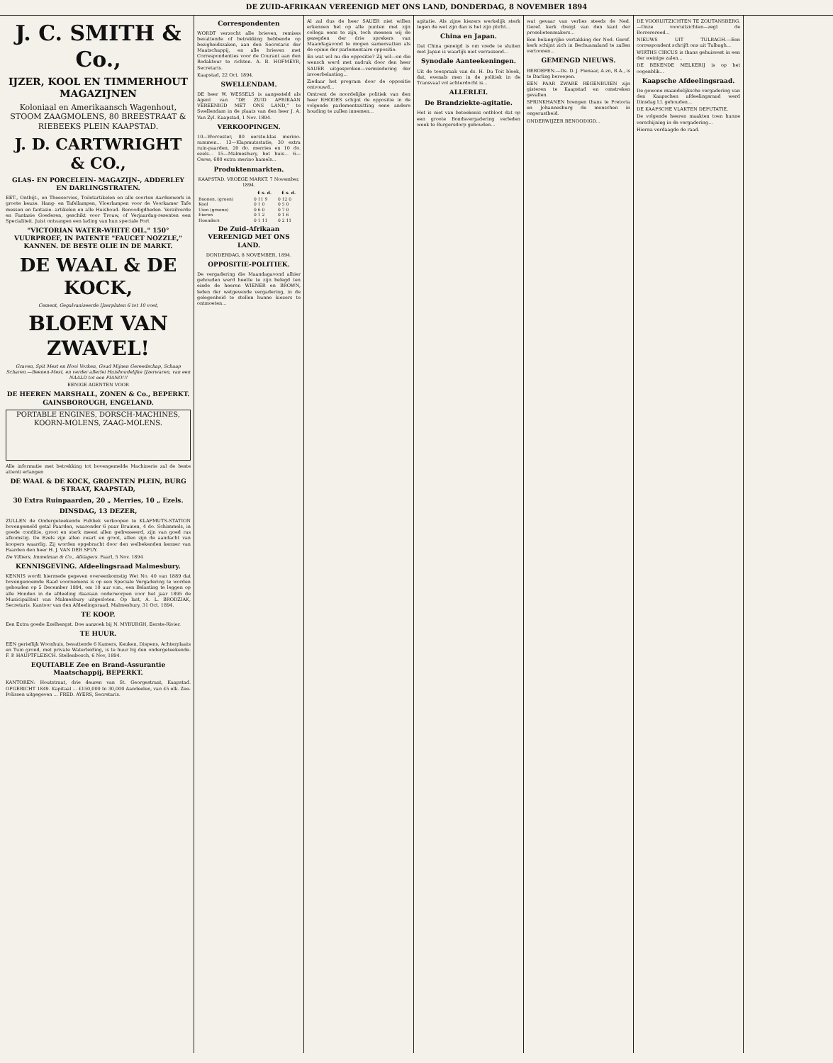DE ZUID-AFRIKAAN VEREENIGD MET ONS LAND, DONDERDAG, 8 NOVEMBER 1894
J. C. SMITH & Co.,
IJZER, KOOL EN TIMMERHOUT MAGAZIJNEN
Koloniaal en Amerikaansch Wagenhout, STOOM ZAAGMOLENS, 80 BREESTRAAT & RIEBEEKS PLEIN KAAPSTAD.
J. D. CARTWRIGHT & CO.,
GLAS- EN PORCELEIN- MAGAZIJN-, ADDERLEY EN DARLINGSTRATEN.
EET-, Ontbijt-, en Theeservies, Toiletartikelen en alle soorten Aardenwerk in groote keuze. Hang- en Tafellampen, Vloerlampen voor de Voorkamer Tafe messen en fantasie- artikelen en alle Huishoud- Benoodigdheden. Verzilverde en Fantasie Goederen, geschikt voor Trouw, of Verjaardag-resenten een Specialiteit. Juist ontvangen een lading van hun speciale Port
"VICTORIAN WATER-WHITE OIL." 150° VUURPROEF, IN PATENTE "FAUCET NOZZLE," KANNEN. DE BESTE OLIE IN DE MARKT.
DE WAAL & DE KOCK,
Cement, Gegalvaniseerde IJzerplaten 6 tot 10 voet,
BLOEM VAN ZWAVEL!
Graven, Spit Mest en Hooi Vorken, Goud Mijnen Gereedschap, Schaap Scharen.—Beenen-Mest, en verder allerlei Huishoudelijke IJzerwaren, van een NAALD tot een PIANO!!!
EENIGE AGENTEN VOOR
DE HEEREN MARSHALL, ZONEN & Co., BEPERKT. GAINSBOROUGH, ENGELAND.
PORTABLE ENGINES, DORSCH-MACHINES, KOORN-MOLENS, ZAAG-MOLENS.
Alle informatie met betrekking tot bovengemelde Machinerie zal de beste attenti erlangen
DE WAAL & DE KOCK, GROENTEN PLEIN, BURG STRAAT, KAAPSTAD,
30 Extra Ruinpaarden, 20 „ Merries, 10 „ Ezels.
DINSDAG, 13 DEZER,
ZULLEN de Ondergeteekende Publiek verkoopen te KLAPMUTS-STATION bovengemeld getal Paarden, waaronder 6 paar Bruinen, 4 do. Schimmels, in goede conditie, groot en sterk meest allen gedresseerd, zijn van goed ras afkomstig. De Ezels zijn allen zwart en groot, allen zijn de aandacht van koopers waardig. Zij worden opgebracht door den welbekenden kenner van Paarden den heer H. J. VAN DER SPUY.
De Villiers, Immelman & Co., Afslagers. Paarl, 5 Nov. 1894
KENNISGEVING. Afdeelingsraad Malmesbury.
KENNIS wordt hiermede gegeven overeenkomstig Wet No. 40 van 1889 dat bovengenoemde Raad voornemens is op een Speciale Vergadering te worden gehouden op 5 December 1894, om 10 uur v.m., een Belasting te leggen op alle Honden in de afdeeling daaraan onderworpen voor het jaar 1895 de Municipaliteit van Malmesbury uitgesloten. Op last, A. L. BRODZIAK, Secretaris. Kantoor van den Afdeelingsraad, Malmesbury, 31 Oct. 1894.
TE KOOP.
Een Extra goede Ezelhengst. Doe aanzoek bij N. MYBURGH, Eerste-Rivier.
TE HUUR.
EEN gerieflijk Woonhuis, bevattende 6 Kamers, Keuken, Dispens, Achterplaats en Tuin grond, met private Waterleiding, is te huur bij den ondergeteekende. F. P. HAUPTFLEISCH. Stellenbosch, 6 Nov, 1894.
EQUITABLE Zee en Brand-Assurantie Maatschappij, BEPERKT.
KANTOREN: Houtstraat, drie deuren van St. Georgestraat, Kaapstad. OPGERICHT 1849. Kapitaal ... £150,000 In 30,000 Aandeelen, van £5 elk. Zee-Polissen uitgegeven ... FRED. AYERS, Secretaris.
Correspondenten
WORDT verzocht alle brieven, remises bevattende of betrekking hebbende op bezigheidszaken, aan den Secretaris der Maatschappij, en alle brieven met Correspondenties voor de Courant aan den Redakteur te richten. A. B. HOFMEYR, Secretaris.
Kaapstad, 22 Oct. 1894.
SWELLENDAM.
DE heer W. WESSELS is aangesteld als Agent van "DE ZUID AFRIKAAN VEREENIGD MET ONS LAND," te Swellendam in de plaats van den heer J. A. Van Zyl. Kaapstad, 1 Nov. 1894.
VERKOOPINGEN.
10—Worcester, 80 eerste-klas merino-rammen... 13—Klapmutsstatie, 30 extra ruin-paarden, 20 do. merries en 10 do. ezels... 15—Malmesbury, het huis... 6—Ceres, 600 extra merino hamels...
Produktenmarkten.
KAAPSTAD. VROEGE MARKT. 7 November, 1894.
| | £ s. d. | £ s. d. |
| --- | --- | --- |
| Boonen, (groen) | 0 11 9 | 0 12 0 |
| Kool | 0 1 0 | 0 5 0 |
| Uien (groene) | 0 6 0 | 0 7 0 |
| Eieren | 0 1 2 | 0 1 6 |
| Hoenders | 0 1 11 | 0 2 11 |
De Zuid-Afrikaan VEREENIGD MET ONS LAND.
DONDERDAG, 8 NOVEMBER, 1894.
OPPOSITIE-POLITIEK.
De vergadering die Maandagavond alhier gehouden werd heette te zijn belegd ten einde de heeren WIENER en BROWN, leden der wetgevende vergadering, in de gelegenheid te stellen hunne kiezers te ontmoeten...
Al zal dus de heer SAUER niet willen erkennen het op alle punten met zijn collega eens te zijn, toch meenen wij de gezegden der drie sprekers van Maandagavond te mogen samenvatten als de opinie der parlementaire oppositie.
En wat wil nu die oppositie? Zij wil—en die wensch werd met nadruk door den heer SAUER uitgesproken—vermindering der invoerbelasting...
Ziedaar het program door de oppositie ontvouwd...
Omtrent de noordelijke politiek van den heer RHODES schijnt de oppositie in de volgende parlementszitting eene andere houding te zullen innemen...
agitatie. Als zijne kiezers werkelijk sterk tegen de wet zijn dan is het zijn plicht...
China en Japan.
Dat China geneigd is om vrede te sluiten met Japan is waarlijk niet verrassend...
Synodale Aanteekeningen.
Uit de toespraak van ds. H. Du Toit bleek, dat, evenals men in de politiek in de Transvaal vol achterdocht is...
ALLERLEI.
De Brandziekte-agitatie.
Het is niet van beteekenis ontbloot dat op een groote Bondsvergadering verleden week te Burgersdorp gehouden...
wat gevaar van verlies steeds de Ned. Geref. kerk dreigt van den kant der proselietenmakers...
Een belangrijke vertakking der Ned. Geref. kerk schijnt zich in Bechuanaland te zullen vertoonen...
GEMENGD NIEUWS.
BEROEPEN.—Ds. D. J. Pienaar, A.zn, B.A., is te Darling beroepen.
EEN PAAR ZWARE REGENBUIEN zijn gisteren te Kaapstad en omstreken gevallen.
SPRINKHANEN brengen thans te Pretoria en Johannesburg de menschen in ongerustheid.
ONDERWIJZER BENOODIGD...
DE VOORUITZICHTEN TE ZOUTANSBERG.—Onze vooruitzichten—zegt de Borrerereed...
NIEUWS UIT TULBAGH.—Een correspondent schrijft ons uit Tulbagh...
WIRTHS CIRCUS is thans gehuisvest in een der weinige zalen...
DE BEKENDE MELKERIJ is op het oogenblik...
Kaapsche Afdeelingsraad.
De gewone maandelijksche vergadering van den Kaapschen afdeelingsraad werd Dinsdag l.l. gehouden...
DE KAAPSCHE VLAKTEN DEPUTATIE.
De volgende heeren maakten toen hunne verschijning in de vergadering...
Hierna verdaagde de raad.